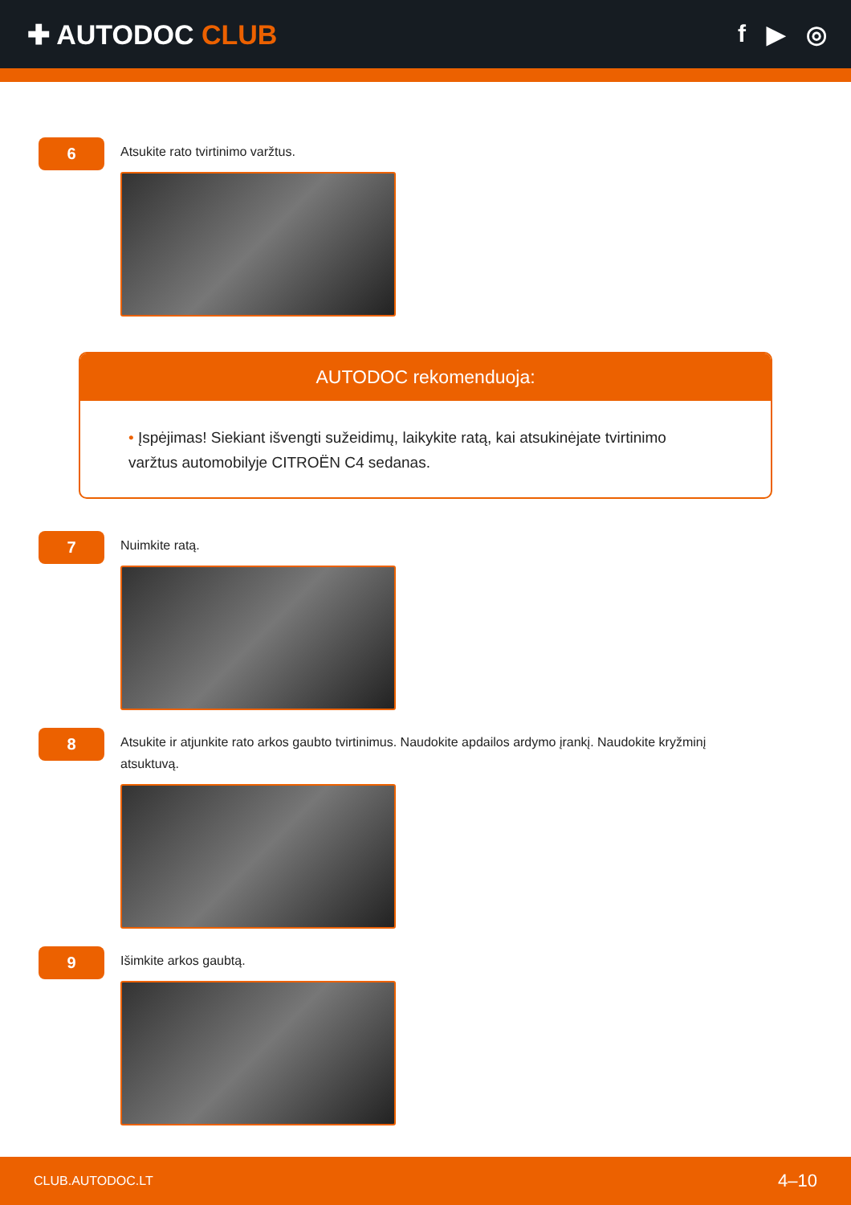✚ AUTODOC CLUB f ▶ ◎
6
Atsukite rato tvirtinimo varžtus.
AUTODOC rekomenduoja:
• Įspėjimas! Siekiant išvengti sužeidimų, laikykite ratą, kai atsukinėjate tvirtinimo varžtus automobilyje CITROËN C4 sedanas.
7
Nuimkite ratą.
8
Atsukite ir atjunkite rato arkos gaubto tvirtinimus. Naudokite apdailos ardymo įrankį. Naudokite kryžminį atsuktuvą.
9
Išimkite arkos gaubtą.
CLUB.AUTODOC.LT 4–10